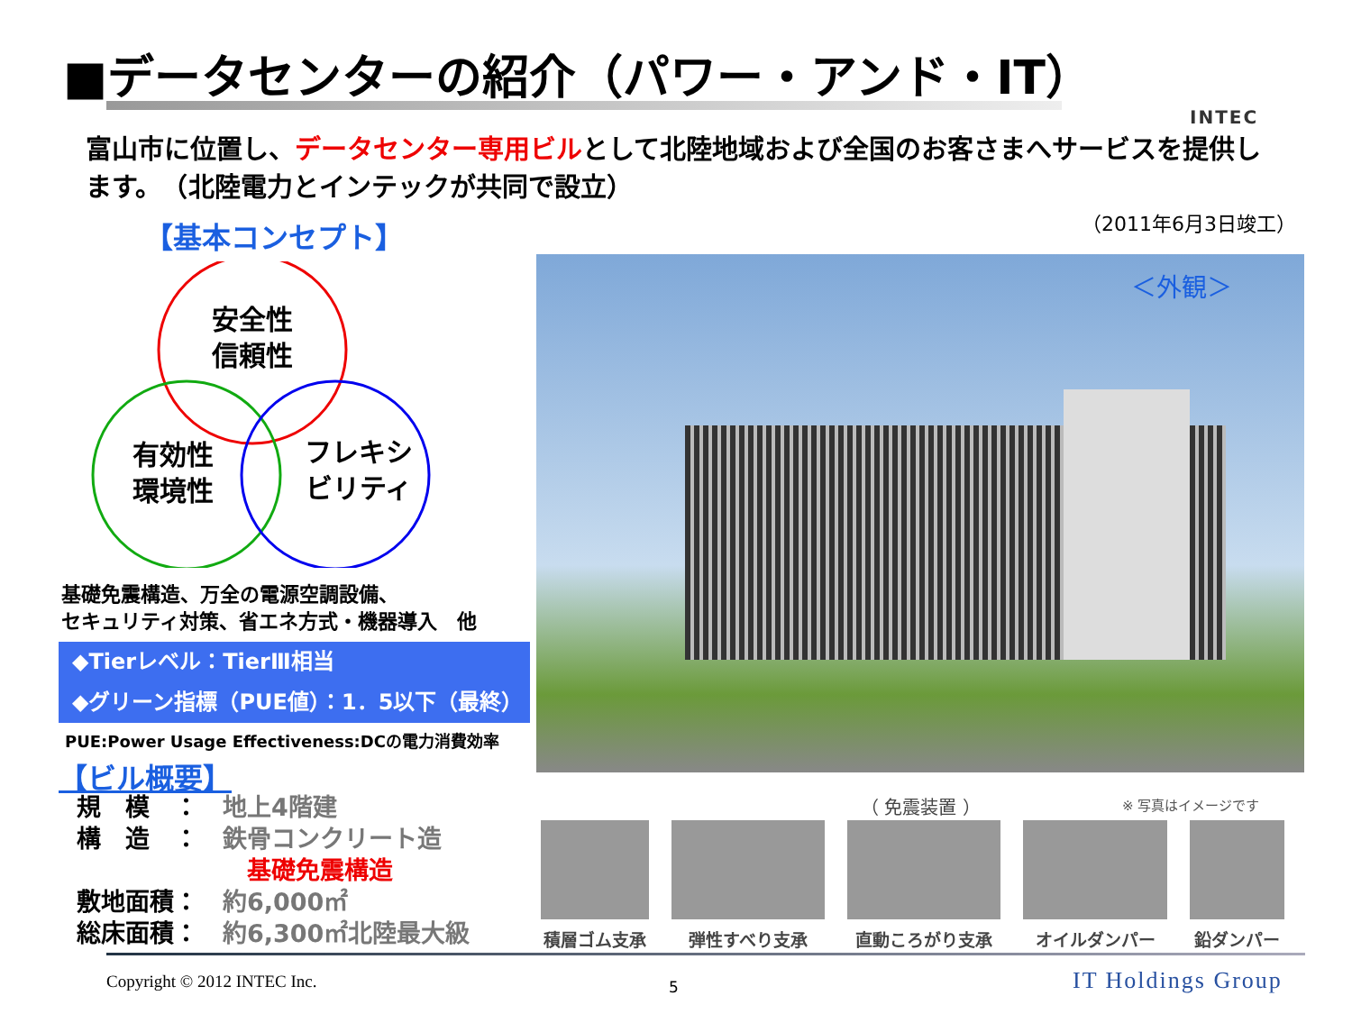■データセンターの紹介（パワー・アンド・IT）
INTEC
富山市に位置し、データセンター専用ビルとして北陸地域および全国のお客さまへサービスを提供します。　（北陸電力とインテックが共同で設立）
（2011年6月3日竣工）
【基本コンセプト】
安全性
信頼性
有効性
環境性
フレキシ
ビリティ
基礎免震構造、万全の電源空調設備、
セキュリティ対策、省エネ方式・機器導入　他
◆Tierレベル：TierⅢ相当
◆グリーン指標（PUE値）：1．5以下（最終）
PUE:Power Usage Effectiveness:DCの電力消費効率
【ビル概要】
規　模　：　地上4階建
構　造　：　鉄骨コンクリート造
　　　　　　　基礎免震構造
敷地面積：　約6,000㎡
総床面積：　約6,300㎡北陸最大級
＜外観＞
（ 免震装置 ） ※ 写真はイメージです
積層ゴム支承 弾性すべり支承 直動ころがり支承 オイルダンパー 鉛ダンパー
Copyright © 2012 INTEC Inc. 5 IT Holdings Group